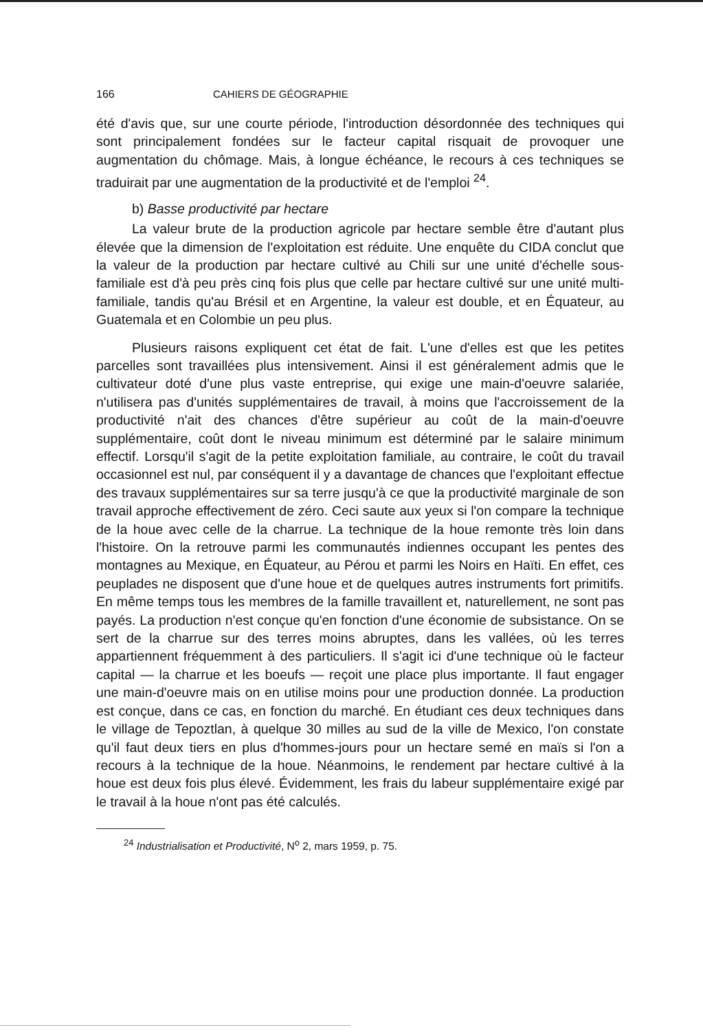166 CAHIERS DE GÉOGRAPHIE
été d'avis que, sur une courte période, l'introduction désordonnée des techniques qui sont principalement fondées sur le facteur capital risquait de provoquer une augmentation du chômage. Mais, à longue échéance, le recours à ces techniques se traduirait par une augmentation de la productivité et de l'emploi <sup>24</sup>.
b) Basse productivité par hectare
La valeur brute de la production agricole par hectare semble être d'autant plus élevée que la dimension de l'exploitation est réduite. Une enquête du CIDA conclut que la valeur de la production par hectare cultivé au Chili sur une unité d'échelle sous-familiale est d'à peu près cinq fois plus que celle par hectare cultivé sur une unité multi-familiale, tandis qu'au Brésil et en Argentine, la valeur est double, et en Équateur, au Guatemala et en Colombie un peu plus.
Plusieurs raisons expliquent cet état de fait. L'une d'elles est que les petites parcelles sont travaillées plus intensivement. Ainsi il est généralement admis que le cultivateur doté d'une plus vaste entreprise, qui exige une main-d'oeuvre salariée, n'utilisera pas d'unités supplémentaires de travail, à moins que l'accroissement de la productivité n'ait des chances d'être supérieur au coût de la main-d'oeuvre supplémentaire, coût dont le niveau minimum est déterminé par le salaire minimum effectif. Lorsqu'il s'agit de la petite exploitation familiale, au contraire, le coût du travail occasionnel est nul, par conséquent il y a davantage de chances que l'exploitant effectue des travaux supplémentaires sur sa terre jusqu'à ce que la productivité marginale de son travail approche effectivement de zéro. Ceci saute aux yeux si l'on compare la technique de la houe avec celle de la charrue. La technique de la houe remonte très loin dans l'histoire. On la retrouve parmi les communautés indiennes occupant les pentes des montagnes au Mexique, en Équateur, au Pérou et parmi les Noirs en Haïti. En effet, ces peuplades ne disposent que d'une houe et de quelques autres instruments fort primitifs. En même temps tous les membres de la famille travaillent et, naturellement, ne sont pas payés. La production n'est conçue qu'en fonction d'une économie de subsistance. On se sert de la charrue sur des terres moins abruptes, dans les vallées, où les terres appartiennent fréquemment à des particuliers. Il s'agit ici d'une technique où le facteur capital — la charrue et les boeufs — reçoit une place plus importante. Il faut engager une main-d'oeuvre mais on en utilise moins pour une production donnée. La production est conçue, dans ce cas, en fonction du marché. En étudiant ces deux techniques dans le village de Tepoztlan, à quelque 30 milles au sud de la ville de Mexico, l'on constate qu'il faut deux tiers en plus d'hommes-jours pour un hectare semé en maïs si l'on a recours à la technique de la houe. Néanmoins, le rendement par hectare cultivé à la houe est deux fois plus élevé. Évidemment, les frais du labeur supplémentaire exigé par le travail à la houe n'ont pas été calculés.
<sup>24</sup> Industrialisation et Productivité, N<sup>o</sup> 2, mars 1959, p. 75.